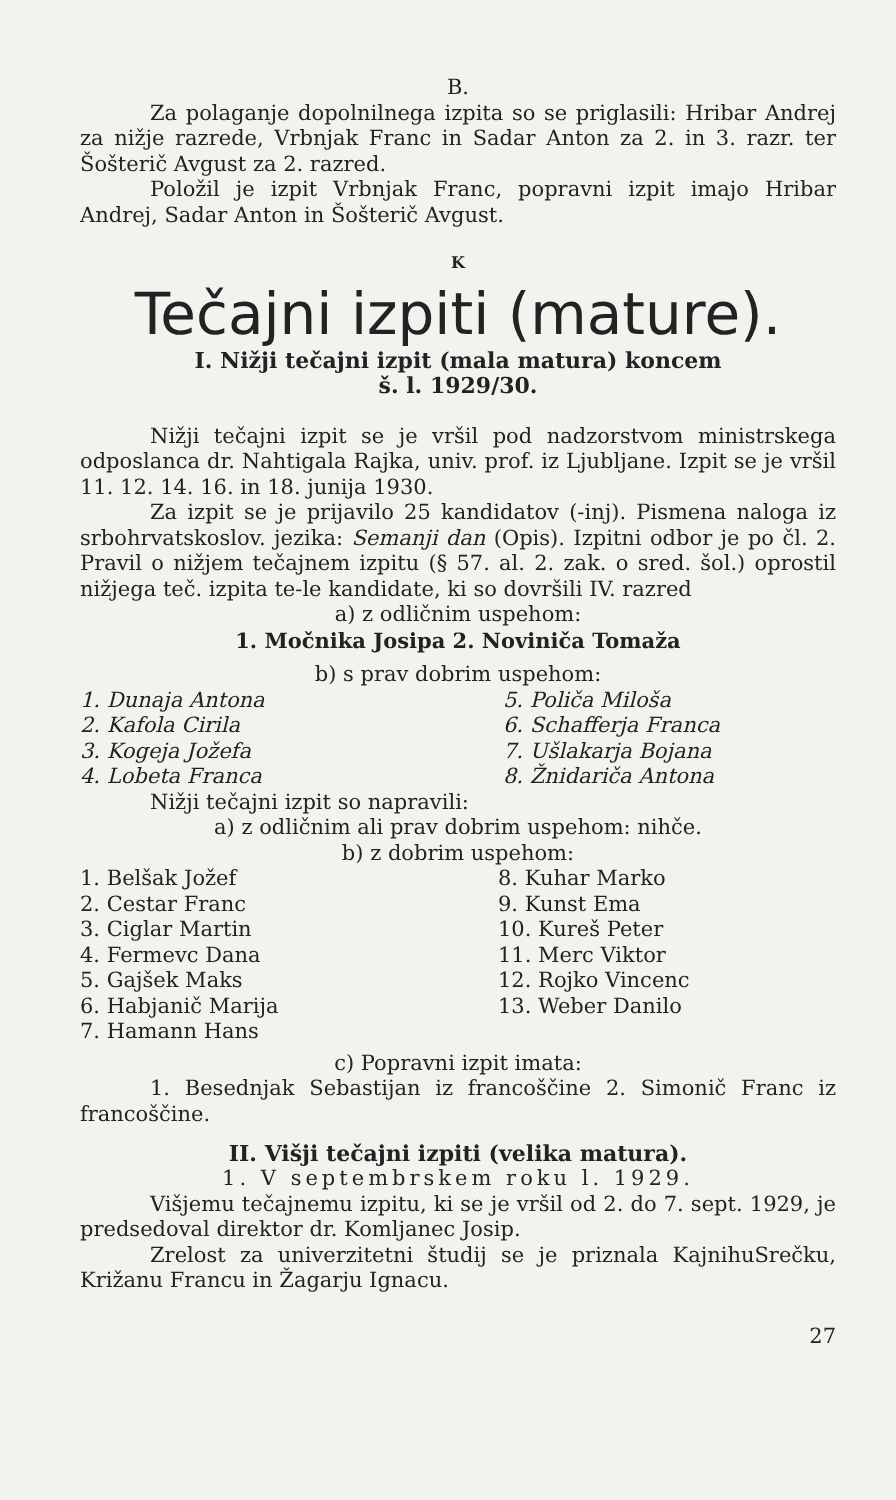B.
Za polaganje dopolnilnega izpita so se priglasili: Hribar Andrej za nižje razrede, Vrbnjak Franc in Sadar Anton za 2. in 3. razr. ter Šošterič Avgust za 2. razred.
Položil je izpit Vrbnjak Franc, popravni izpit imajo Hribar Andrej, Sadar Anton in Šošterič Avgust.
K
Tečajni izpiti (mature).
I. Nižji tečajni izpit (mala matura) koncem
š. l. 1929/30.
Nižji tečajni izpit se je vršil pod nadzorstvom ministrskega odposlanca dr. Nahtigala Rajka, univ. prof. iz Ljubljane. Izpit se je vršil 11. 12. 14. 16. in 18. junija 1930.
Za izpit se je prijavilo 25 kandidatov (-inj). Pismena naloga iz srbohrvatskoslov. jezika: Semanji dan (Opis). Izpitni odbor je po čl. 2. Pravil o nižjem tečajnem izpitu (§ 57. al. 2. zak. o sred. šol.) oprostil nižjega teč. izpita te-le kandidate, ki so dovršili IV. razred
a) z odličnim uspehom:
1. Močnika Josipa 2. Noviniča Tomaža
b) s prav dobrim uspehom:
1. Dunaja Antona
2. Kafola Cirila
3. Kogeja Jožefa
4. Lobeta Franca
5. Poliča Miloša
6. Schafferja Franca
7. Ušlakarja Bojana
8. Žnidariča Antona
Nižji tečajni izpit so napravili:
a) z odličnim ali prav dobrim uspehom: nihče.
b) z dobrim uspehom:
1. Belšak Jožef
2. Cestar Franc
3. Ciglar Martin
4. Fermevc Dana
5. Gajšek Maks
6. Habjanič Marija
7. Hamann Hans
8. Kuhar Marko
9. Kunst Ema
10. Kureš Peter
11. Merc Viktor
12. Rojko Vincenc
13. Weber Danilo
c) Popravni izpit imata:
1. Besednjak Sebastijan iz francoščine 2. Simonič Franc iz francoščine.
II. Višji tečajni izpiti (velika matura).
1. V septembrskem roku l. 1929.
Višjemu tečajnemu izpitu, ki se je vršil od 2. do 7. sept. 1929, je predsedoval direktor dr. Komljanec Josip.
Zrelost za univerzitetni študij se je priznala KajnihuSrečku, Križanu Francu in Žagarju Ignacu.
27